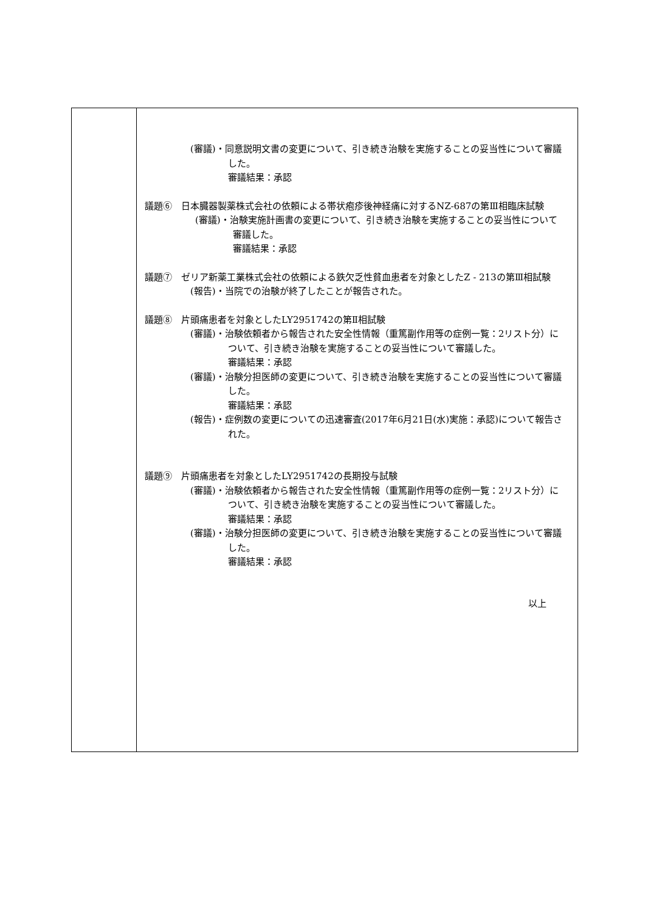| | (審議)・同意説明文書の変更について、引き続き治験を実施することの妥当性について審議した。 審議結果：承認 議題⑥ 日本臓器製薬株式会社の依頼による帯状疱疹後神経痛に対するNZ-687の第Ⅲ相臨床試験 (審議)・治験実施計画書の変更について、引き続き治験を実施することの妥当性について審議した。 審議結果：承認 議題⑦ ゼリア新薬工業株式会社の依頼による鉄欠乏性貧血患者を対象としたZ - 213の第Ⅲ相試験 (報告)・当院での治験が終了したことが報告された。 議題⑧ 片頭痛患者を対象としたLY2951742の第Ⅱ相試験 (審議)・治験依頼者から報告された安全性情報（重篤副作用等の症例一覧：2リスト分）について、引き続き治験を実施することの妥当性について審議した。 審議結果：承認 (審議)・治験分担医師の変更について、引き続き治験を実施することの妥当性について審議した。 審議結果：承認 (報告)・症例数の変更についての迅速審査(2017年6月21日(水)実施：承認)について報告された。 議題⑨ 片頭痛患者を対象としたLY2951742の長期投与試験 (審議)・治験依頼者から報告された安全性情報（重篤副作用等の症例一覧：2リスト分）について、引き続き治験を実施することの妥当性について審議した。 審議結果：承認 (審議)・治験分担医師の変更について、引き続き治験を実施することの妥当性について審議した。 審議結果：承認 以上 |